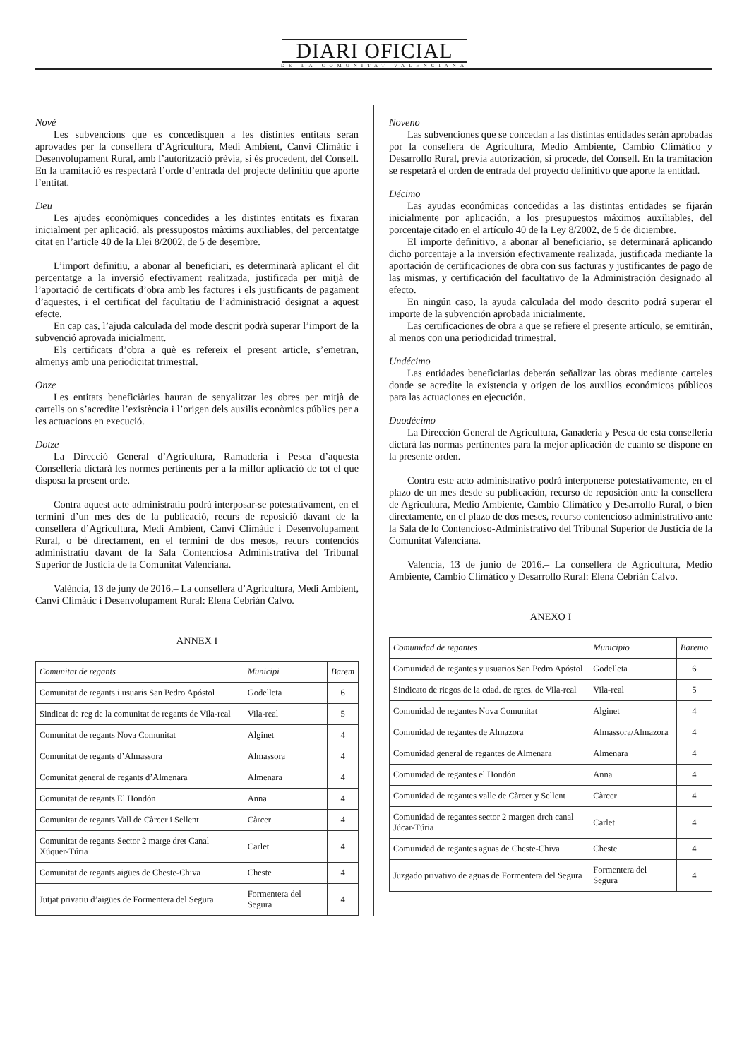DIARI OFICIAL
DE LA COMUNITAT VALENCIANA
Nové
Les subvencions que es concedisquen a les distintes entitats seran aprovades per la consellera d’Agricultura, Medi Ambient, Canvi Climàtic i Desenvolupament Rural, amb l’autorització prèvia, si és procedent, del Consell. En la tramitació es respectarà l’orde d’entrada del projecte definitiu que aporte l’entitat.
Deu
Les ajudes econòmiques concedides a les distintes entitats es fixaran inicialment per aplicació, als pressupostos màxims auxiliables, del percentatge citat en l’article 40 de la Llei 8/2002, de 5 de desembre.
L’import definitiu, a abonar al beneficiari, es determinarà aplicant el dit percentatge a la inversió efectivament realitzada, justificada per mitjà de l’aportació de certificats d’obra amb les factures i els justificants de pagament d’aquestes, i el certificat del facultatiu de l’administració designat a aquest efecte.
En cap cas, l’ajuda calculada del mode descrit podrà superar l’import de la subvenció aprovada inicialment.
Els certificats d’obra a què es refereix el present article, s’emetran, almenys amb una periodicitat trimestral.
Onze
Les entitats beneficiàries hauran de senyalitzar les obres per mitjà de cartells on s’acredite l’existència i l’origen dels auxilis econòmics públics per a les actuacions en execució.
Dotze
La Direcció General d’Agricultura, Ramaderia i Pesca d’aquesta Conselleria dictarà les normes pertinents per a la millor aplicació de tot el que disposa la present orde.
Contra aquest acte administratiu podrà interposar-se potestativament, en el termini d’un mes des de la publicació, recurs de reposició davant de la consellera d’Agricultura, Medi Ambient, Canvi Climàtic i Desenvolupament Rural, o bé directament, en el termini de dos mesos, recurs contenciós administratiu davant de la Sala Contenciosa Administrativa del Tribunal Superior de Justícia de la Comunitat Valenciana.
València, 13 de juny de 2016.– La consellera d’Agricultura, Medi Ambient, Canvi Climàtic i Desenvolupament Rural: Elena Cebrián Calvo.
ANNEX I
| Comunitat de regants | Municipi | Barem |
| --- | --- | --- |
| Comunitat de regants i usuaris San Pedro Apóstol | Godelleta | 6 |
| Sindicat de reg de la comunitat de regants de Vila-real | Vila-real | 5 |
| Comunitat de regants Nova Comunitat | Alginet | 4 |
| Comunitat de regants d’Almassora | Almassora | 4 |
| Comunitat general de regants d’Almenara | Almenara | 4 |
| Comunitat de regants El Hondón | Anna | 4 |
| Comunitat de regants Vall de Càrcer i Sellent | Càrcer | 4 |
| Comunitat de regants Sector 2 marge dret Canal Xúquer-Túria | Carlet | 4 |
| Comunitat de regants aigües de Cheste-Chiva | Cheste | 4 |
| Jutjat privatiu d’aigües de Formentera del Segura | Formentera del Segura | 4 |
Noveno
Las subvenciones que se concedan a las distintas entidades serán aprobadas por la consellera de Agricultura, Medio Ambiente, Cambio Climático y Desarrollo Rural, previa autorización, si procede, del Consell. En la tramitación se respetará el orden de entrada del proyecto definitivo que aporte la entidad.
Décimo
Las ayudas económicas concedidas a las distintas entidades se fijarán inicialmente por aplicación, a los presupuestos máximos auxiliables, del porcentaje citado en el artículo 40 de la Ley 8/2002, de 5 de diciembre.
El importe definitivo, a abonar al beneficiario, se determinará aplicando dicho porcentaje a la inversión efectivamente realizada, justificada mediante la aportación de certificaciones de obra con sus facturas y justificantes de pago de las mismas, y certificación del facultativo de la Administración designado al efecto.
En ningún caso, la ayuda calculada del modo descrito podrá superar el importe de la subvención aprobada inicialmente.
Las certificaciones de obra a que se refiere el presente artículo, se emitirán, al menos con una periodicidad trimestral.
Undécimo
Las entidades beneficiarias deberán señalizar las obras mediante carteles donde se acredite la existencia y origen de los auxilios económicos públicos para las actuaciones en ejecución.
Duodécimo
La Dirección General de Agricultura, Ganadería y Pesca de esta conselleria dictará las normas pertinentes para la mejor aplicación de cuanto se dispone en la presente orden.
Contra este acto administrativo podrá interponerse potestativamente, en el plazo de un mes desde su publicación, recurso de reposición ante la consellera de Agricultura, Medio Ambiente, Cambio Climático y Desarrollo Rural, o bien directamente, en el plazo de dos meses, recurso contencioso administrativo ante la Sala de lo Contencioso-Administrativo del Tribunal Superior de Justicia de la Comunitat Valenciana.
Valencia, 13 de junio de 2016.– La consellera de Agricultura, Medio Ambiente, Cambio Climático y Desarrollo Rural: Elena Cebrián Calvo.
ANEXO I
| Comunidad de regantes | Municipio | Baremo |
| --- | --- | --- |
| Comunidad de regantes y usuarios San Pedro Apóstol | Godelleta | 6 |
| Sindicato de riegos de la cdad. de rgtes. de Vila-real | Vila-real | 5 |
| Comunidad de regantes Nova Comunitat | Alginet | 4 |
| Comunidad de regantes de Almazora | Almassora/Almazora | 4 |
| Comunidad general de regantes de Almenara | Almenara | 4 |
| Comunidad de regantes el Hondón | Anna | 4 |
| Comunidad de regantes valle de Càrcer y Sellent | Càrcer | 4 |
| Comunidad de regantes sector 2 margen drch canal Júcar-Túria | Carlet | 4 |
| Comunidad de regantes aguas de Cheste-Chiva | Cheste | 4 |
| Juzgado privativo de aguas de Formentera del Segura | Formentera del Segura | 4 |